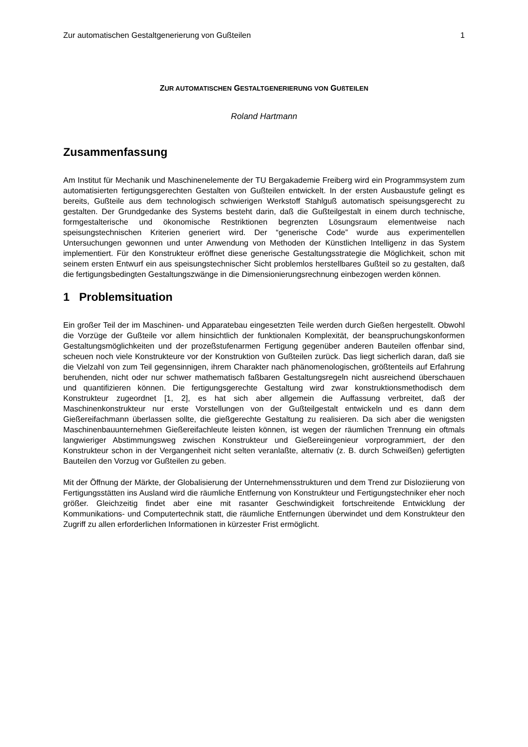Zur automatischen Gestaltgenerierung von Gußteilen 1
ZUR AUTOMATISCHEN GESTALTGENERIERUNG VON GUßTEILEN
Roland Hartmann
Zusammenfassung
Am Institut für Mechanik und Maschinenelemente der TU Bergakademie Freiberg wird ein Programmsystem zum automatisierten fertigungsgerechten Gestalten von Gußteilen entwickelt. In der ersten Ausbaustufe gelingt es bereits, Gußteile aus dem technologisch schwierigen Werkstoff Stahlguß automatisch speisungsgerecht zu gestalten. Der Grundgedanke des Systems besteht darin, daß die Gußteilgestalt in einem durch technische, formgestalterische und ökonomische Restriktionen begrenzten Lösungsraum elementweise nach speisungstechnischen Kriterien generiert wird. Der “generische Code” wurde aus experimentellen Untersuchungen gewonnen und unter Anwendung von Methoden der Künstlichen Intelligenz in das System implementiert. Für den Konstrukteur eröffnet diese generische Gestaltungsstrategie die Möglichkeit, schon mit seinem ersten Entwurf ein aus speisungstechnischer Sicht problemlos herstellbares Gußteil so zu gestalten, daß die fertigungsbedingten Gestaltungszwänge in die Dimensionierungsrechnung einbezogen werden können.
1 Problemsituation
Ein großer Teil der im Maschinen- und Apparatebau eingesetzten Teile werden durch Gießen hergestellt. Obwohl die Vorzüge der Gußteile vor allem hinsichtlich der funktionalen Komplexität, der beanspruchungskonformen Gestaltungsmöglichkeiten und der prozeßstufenarmen Fertigung gegenüber anderen Bauteilen offenbar sind, scheuen noch viele Konstrukteure vor der Konstruktion von Gußteilen zurück. Das liegt sicherlich daran, daß sie die Vielzahl von zum Teil gegensinnigen, ihrem Charakter nach phänomenologischen, größtenteils auf Erfahrung beruhenden, nicht oder nur schwer mathematisch faßbaren Gestaltungsregeln nicht ausreichend überschauen und quantifizieren können. Die fertigungsgerechte Gestaltung wird zwar konstruktionsmethodisch dem Konstrukteur zugeordnet [1, 2], es hat sich aber allgemein die Auffassung verbreitet, daß der Maschinenkonstrukteur nur erste Vorstellungen von der Gußteilgestalt entwickeln und es dann dem Gießereifachmann überlassen sollte, die gießgerechte Gestaltung zu realisieren. Da sich aber die wenigsten Maschinenbauunternehmen Gießereifachleute leisten können, ist wegen der räumlichen Trennung ein oftmals langwieriger Abstimmungsweg zwischen Konstrukteur und Gießereiingenieur vorprogrammiert, der den Konstrukteur schon in der Vergangenheit nicht selten veranlaßte, alternativ (z. B. durch Schweißen) gefertigten Bauteilen den Vorzug vor Gußteilen zu geben.
Mit der Öffnung der Märkte, der Globalisierung der Unternehmensstrukturen und dem Trend zur Disloziierung von Fertigungsstätten ins Ausland wird die räumliche Entfernung von Konstrukteur und Fertigungstechniker eher noch größer. Gleichzeitig findet aber eine mit rasanter Geschwindigkeit fortschreitende Entwicklung der Kommunikations- und Computertechnik statt, die räumliche Entfernungen überwindet und dem Konstrukteur den Zugriff zu allen erforderlichen Informationen in kürzester Frist ermöglicht.